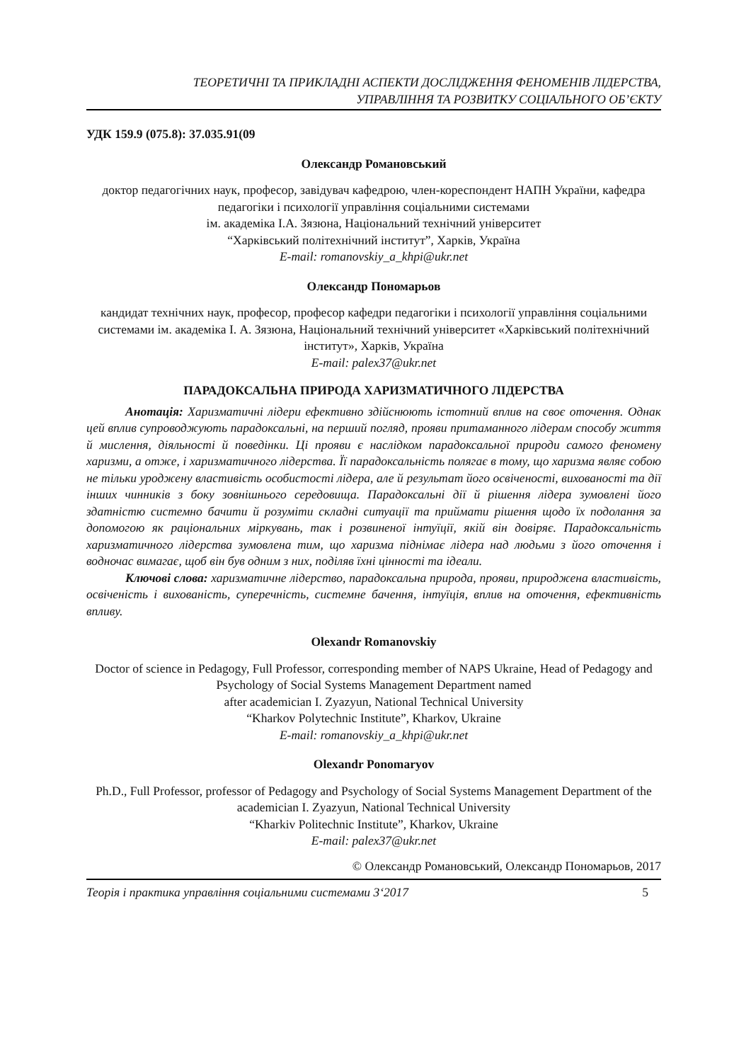ТЕОРЕТИЧНІ ТА ПРИКЛАДНІ АСПЕКТИ ДОСЛІДЖЕННЯ ФЕНОМЕНІВ ЛІДЕРСТВА,
УПРАВЛІННЯ ТА РОЗВИТКУ СОЦІАЛЬНОГО ОБ’ЄКТУ
УДК 159.9 (075.8): 37.035.91(09
Олександр Романовський
доктор педагогічних наук, професор, завідувач кафедрою, член-кореспондент НАПН України, кафедра педагогіки і психології управління соціальними системами
ім. академіка І.А. Зязюна, Національний технічний університет
“Харківський політехнічний інститут”, Харків, Україна
E-mail: romanovskiy_a_khpi@ukr.net
Олександр Пономарьов
кандидат технічних наук, професор, професор кафедри педагогіки і психології управління соціальними системами ім. академіка І. А. Зязюна, Національний технічний університет «Харківський політехнічний інститут», Харків, Україна
E-mail: palex37@ukr.net
ПАРАДОКСАЛЬНА ПРИРОДА ХАРИЗМАТИЧНОГО ЛІДЕРСТВА
Анотація: Харизматичні лідери ефективно здійснюють істотний вплив на своє оточення. Однак цей вплив супроводжують парадоксальні, на перший погляд, прояви притаманного лідерам способу життя й мислення, діяльності й поведінки. Ці прояви є наслідком парадоксальної природи самого феномену харизми, а отже, і харизматичного лідерства. Її парадоксальність полягає в тому, що харизма являє собою не тільки уроджену властивість особистості лідера, але й результат його освіченості, вихованості та дії інших чинників з боку зовнішнього середовища. Парадоксальні дії й рішення лідера зумовлені його здатністю системно бачити й розуміти складні ситуації та приймати рішення щодо їх подолання за допомогою як раціональних міркувань, так і розвиненої інтуїції, якій він довіряє. Парадоксальність харизматичного лідерства зумовлена тим, що харизма піднімає лідера над людьми з його оточення і водночас вимагає, щоб він був одним з них, поділяв їхні цінності та ідеали.
Ключові слова: харизматичне лідерство, парадоксальна природа, прояви, природжена властивість, освіченість і вихованість, суперечність, системне бачення, інтуїція, вплив на оточення, ефективність впливу.
Olexandr Romanovskiy
Doctor of science in Pedagogy, Full Professor, corresponding member of NAPS Ukraine, Head of Pedagogy and Psychology of Social Systems Management Department named
after academician I. Zyazyun, National Technical University
“Kharkov Polytechnic Institute”, Kharkov, Ukraine
E-mail: romanovskiy_a_khpi@ukr.net
Olexandr Ponomaryov
Ph.D., Full Professor, professor of Pedagogy and Psychology of Social Systems Management Department of the academician I. Zyazyun, National Technical University
“Kharkiv Politechnic Institute”, Kharkov, Ukraine
E-mail: palex37@ukr.net
© Олександр Романовський, Олександр Пономарьов, 2017
Теорія і практика управління соціальними системами 3‘2017 5